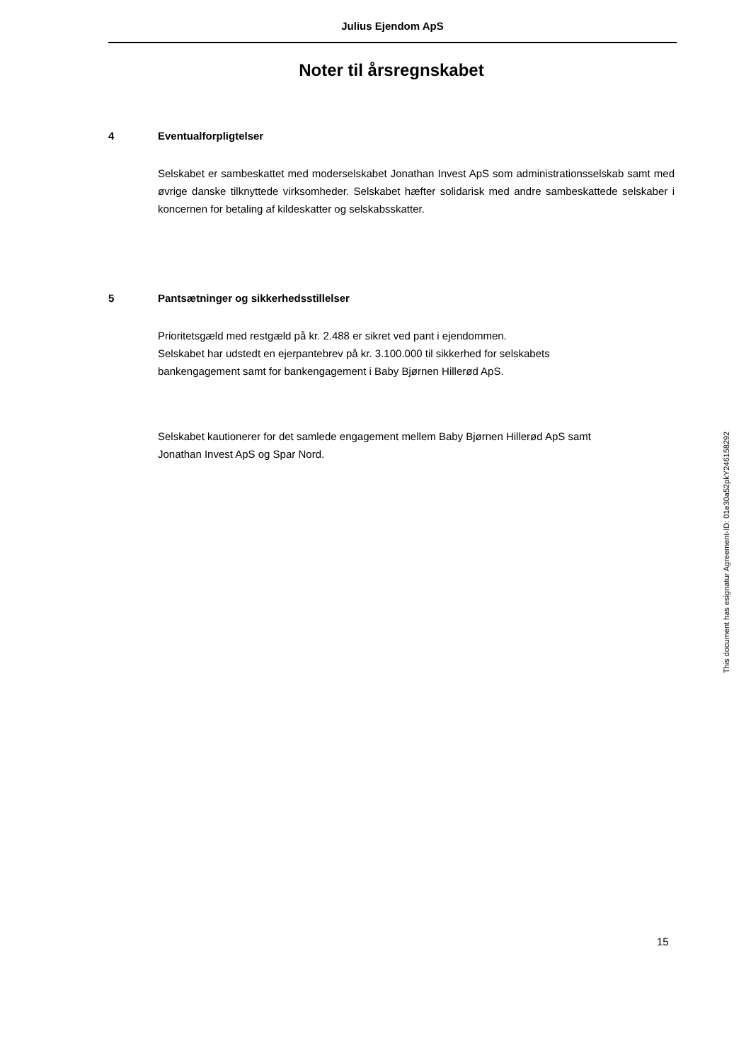Julius Ejendom ApS
Noter til årsregnskabet
4 Eventualforpligtelser
Selskabet er sambeskattet med moderselskabet Jonathan Invest ApS som administrationsselskab samt med øvrige danske tilknyttede virksomheder. Selskabet hæfter solidarisk med andre sambeskattede selskaber i koncernen for betaling af kildeskatter og selskabsskatter.
5 Pantsætninger og sikkerhedsstillelser
Prioritetsgæld med restgæld på kr. 2.488 er sikret ved pant i ejendommen.
Selskabet har udstedt en ejerpantebrev på kr. 3.100.000 til sikkerhed for selskabets
bankengagement samt for bankengagement i Baby Bjørnen Hillerød ApS.
Selskabet kautionerer for det samlede engagement mellem Baby Bjørnen Hillerød ApS samt
Jonathan Invest ApS og Spar Nord.
This document has esignatur Agreement-ID: 01e30a52pkY246158292
15